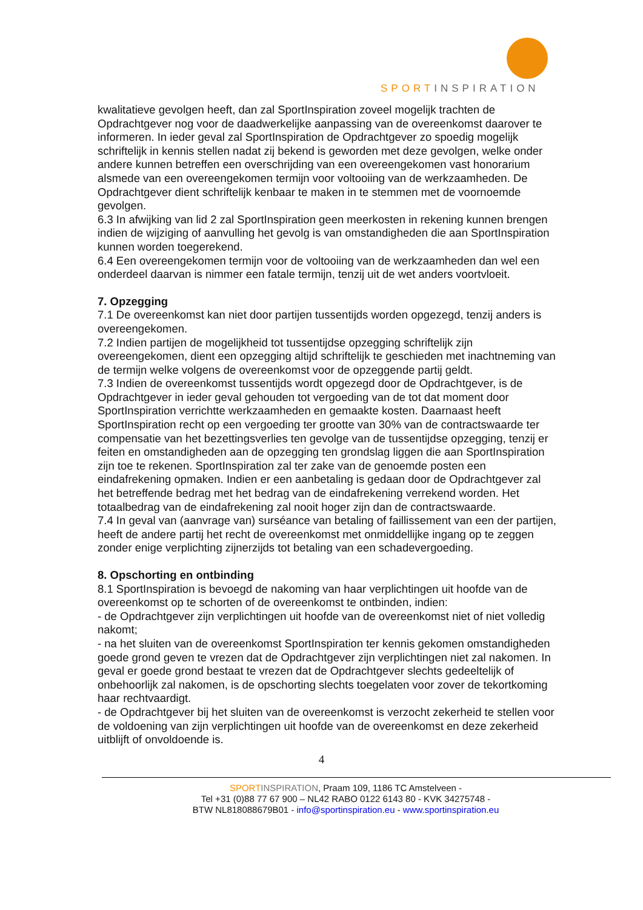SPORTINSPIRATION
kwalitatieve gevolgen heeft, dan zal SportInspiration zoveel mogelijk trachten de Opdrachtgever nog voor de daadwerkelijke aanpassing van de overeenkomst daarover te informeren. In ieder geval zal SportInspiration de Opdrachtgever zo spoedig mogelijk schriftelijk in kennis stellen nadat zij bekend is geworden met deze gevolgen, welke onder andere kunnen betreffen een overschrijding van een overeengekomen vast honorarium alsmede van een overeengekomen termijn voor voltooiing van de werkzaamheden. De Opdrachtgever dient schriftelijk kenbaar te maken in te stemmen met de voornoemde gevolgen.
6.3 In afwijking van lid 2 zal SportInspiration geen meerkosten in rekening kunnen brengen indien de wijziging of aanvulling het gevolg is van omstandigheden die aan SportInspiration kunnen worden toegerekend.
6.4 Een overeengekomen termijn voor de voltooiing van de werkzaamheden dan wel een onderdeel daarvan is nimmer een fatale termijn, tenzij uit de wet anders voortvloeit.
7. Opzegging
7.1 De overeenkomst kan niet door partijen tussentijds worden opgezegd, tenzij anders is overeengekomen.
7.2 Indien partijen de mogelijkheid tot tussentijdse opzegging schriftelijk zijn overeengekomen, dient een opzegging altijd schriftelijk te geschieden met inachtneming van de termijn welke volgens de overeenkomst voor de opzeggende partij geldt.
7.3 Indien de overeenkomst tussentijds wordt opgezegd door de Opdrachtgever, is de Opdrachtgever in ieder geval gehouden tot vergoeding van de tot dat moment door SportInspiration verrichtte werkzaamheden en gemaakte kosten. Daarnaast heeft SportInspiration recht op een vergoeding ter grootte van 30% van de contractswaarde ter compensatie van het bezettingsverlies ten gevolge van de tussentijdse opzegging, tenzij er feiten en omstandigheden aan de opzegging ten grondslag liggen die aan SportInspiration zijn toe te rekenen. SportInspiration zal ter zake van de genoemde posten een eindafrekening opmaken. Indien er een aanbetaling is gedaan door de Opdrachtgever zal het betreffende bedrag met het bedrag van de eindafrekening verrekend worden. Het totaalbedrag van de eindafrekening zal nooit hoger zijn dan de contractswaarde.
7.4 In geval van (aanvrage van) surséance van betaling of faillissement van een der partijen, heeft de andere partij het recht de overeenkomst met onmiddellijke ingang op te zeggen zonder enige verplichting zijnerzijds tot betaling van een schadevergoeding.
8. Opschorting en ontbinding
8.1 SportInspiration is bevoegd de nakoming van haar verplichtingen uit hoofde van de overeenkomst op te schorten of de overeenkomst te ontbinden, indien:
- de Opdrachtgever zijn verplichtingen uit hoofde van de overeenkomst niet of niet volledig nakomt;
- na het sluiten van de overeenkomst SportInspiration ter kennis gekomen omstandigheden goede grond geven te vrezen dat de Opdrachtgever zijn verplichtingen niet zal nakomen. In geval er goede grond bestaat te vrezen dat de Opdrachtgever slechts gedeeltelijk of onbehoorlijk zal nakomen, is de opschorting slechts toegelaten voor zover de tekortkoming haar rechtvaardigt.
- de Opdrachtgever bij het sluiten van de overeenkomst is verzocht zekerheid te stellen voor de voldoening van zijn verplichtingen uit hoofde van de overeenkomst en deze zekerheid uitblijft of onvoldoende is.
4
SPORT INSPIRATION, Praam 109, 1186 TC Amstelveen -
Tel +31 (0)88 77 67 900 – NL42 RABO 0122 6143 80 - KVK 34275748 -
BTW NL818088679B01 - info@sportinspiration.eu - www.sportinspiration.eu